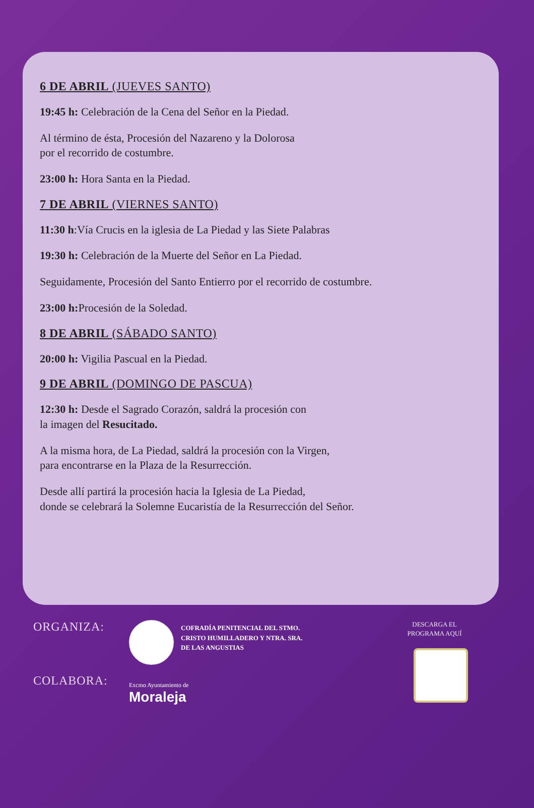6 DE ABRIL (JUEVES SANTO)
19:45 h: Celebración de la Cena del Señor en la Piedad.
Al término de ésta, Procesión del Nazareno y la Dolorosa
por el recorrido de costumbre.
23:00 h: Hora Santa en la Piedad.
7 DE ABRIL (VIERNES SANTO)
11:30 h:Vía Crucis en la iglesia de La Piedad y las Siete Palabras
19:30 h: Celebración de la Muerte del Señor en La Piedad.
Seguidamente, Procesión del Santo Entierro por el recorrido de costumbre.
23:00 h: Procesión de la Soledad.
8 DE ABRIL (SÁBADO SANTO)
20:00 h: Vigilia Pascual en la Piedad.
9 DE ABRIL (DOMINGO DE PASCUA)
12:30 h: Desde el Sagrado Corazón, saldrá la procesión con
la imagen del Resucitado.
A la misma hora, de La Piedad, saldrá la procesión con la Virgen,
para encontrarse en la Plaza de la Resurrección.
Desde allí partirá la procesión hacia la Iglesia de La Piedad,
donde se celebrará la Solemne Eucaristía de la Resurrección del Señor.
ORGANIZA:
COLABORA:
COFRADÍA PENITENCIAL DEL STMO.
CRISTO HUMILLADERO Y NTRA. SRA.
DE LAS ANGUSTIAS
Excmo Ayuntamiento de
Moraleja
DESCARGA EL
PROGRAMA AQUÍ